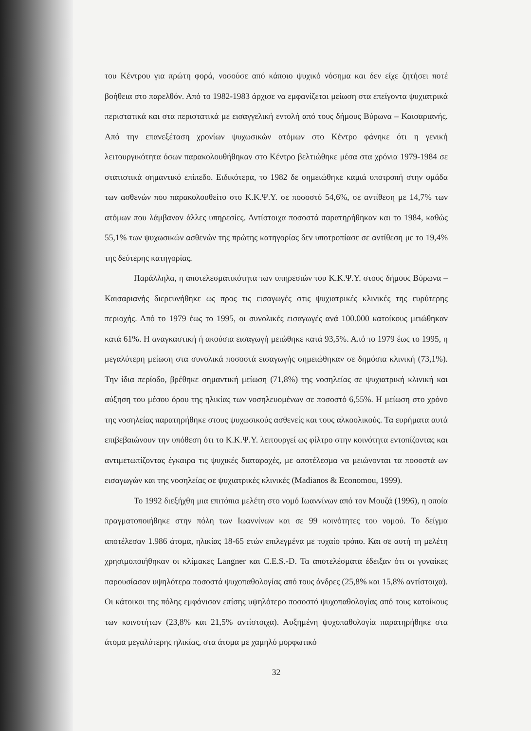του Κέντρου για πρώτη φορά, νοσούσε από κάποιο ψυχικό νόσημα και δεν είχε ζητήσει ποτέ βοήθεια στο παρελθόν. Από το 1982-1983 άρχισε να εμφανίζεται μείωση στα επείγοντα ψυχιατρικά περιστατικά και στα περιστατικά με εισαγγελική εντολή από τους δήμους Βύρωνα – Καισαριανής. Από την επανεξέταση χρονίων ψυχωσικών ατόμων στο Κέντρο φάνηκε ότι η γενική λειτουργικότητα όσων παρακολουθήθηκαν στο Κέντρο βελτιώθηκε μέσα στα χρόνια 1979-1984 σε στατιστικά σημαντικό επίπεδο. Ειδικότερα, το 1982 δε σημειώθηκε καμιά υποτροπή στην ομάδα των ασθενών που παρακολουθείτο στο Κ.Κ.Ψ.Υ. σε ποσοστό 54,6%, σε αντίθεση με 14,7% των ατόμων που λάμβαναν άλλες υπηρεσίες. Αντίστοιχα ποσοστά παρατηρήθηκαν και το 1984, καθώς 55,1% των ψυχωσικών ασθενών της πρώτης κατηγορίας δεν υποτροπίασε σε αντίθεση με το 19,4% της δεύτερης κατηγορίας.
Παράλληλα, η αποτελεσματικότητα των υπηρεσιών του Κ.Κ.Ψ.Υ. στους δήμους Βύρωνα – Καισαριανής διερευνήθηκε ως προς τις εισαγωγές στις ψυχιατρικές κλινικές της ευρύτερης περιοχής. Από το 1979 έως το 1995, οι συνολικές εισαγωγές ανά 100.000 κατοίκους μειώθηκαν κατά 61%. Η αναγκαστική ή ακούσια εισαγωγή μειώθηκε κατά 93,5%. Από το 1979 έως το 1995, η μεγαλύτερη μείωση στα συνολικά ποσοστά εισαγωγής σημειώθηκαν σε δημόσια κλινική (73,1%). Την ίδια περίοδο, βρέθηκε σημαντική μείωση (71,8%) της νοσηλείας σε ψυχιατρική κλινική και αύξηση του μέσου όρου της ηλικίας των νοσηλευομένων σε ποσοστό 6,55%. Η μείωση στο χρόνο της νοσηλείας παρατηρήθηκε στους ψυχωσικούς ασθενείς και τους αλκοολικούς. Τα ευρήματα αυτά επιβεβαιώνουν την υπόθεση ότι το Κ.Κ.Ψ.Υ. λειτουργεί ως φίλτρο στην κοινότητα εντοπίζοντας και αντιμετωπίζοντας έγκαιρα τις ψυχικές διαταραχές, με αποτέλεσμα να μειώνονται τα ποσοστά ων εισαγωγών και της νοσηλείας σε ψυχιατρικές κλινικές (Madianos & Economou, 1999).
Το 1992 διεξήχθη μια επιτόπια μελέτη στο νομό Ιωαννίνων από τον Μουζά (1996), η οποία πραγματοποιήθηκε στην πόλη των Ιωαννίνων και σε 99 κοινότητες του νομού. Το δείγμα αποτέλεσαν 1.986 άτομα, ηλικίας 18-65 ετών επιλεγμένα με τυχαίο τρόπο. Και σε αυτή τη μελέτη χρησιμοποιήθηκαν οι κλίμακες Langner και C.E.S.-D. Τα αποτελέσματα έδειξαν ότι οι γυναίκες παρουσίασαν υψηλότερα ποσοστά ψυχοπαθολογίας από τους άνδρες (25,8% και 15,8% αντίστοιχα). Οι κάτοικοι της πόλης εμφάνισαν επίσης υψηλότερο ποσοστό ψυχοπαθολογίας από τους κατοίκους των κοινοτήτων (23,8% και 21,5% αντίστοιχα). Αυξημένη ψυχοπαθολογία παρατηρήθηκε στα άτομα μεγαλύτερης ηλικίας, στα άτομα με χαμηλό μορφωτικό
32